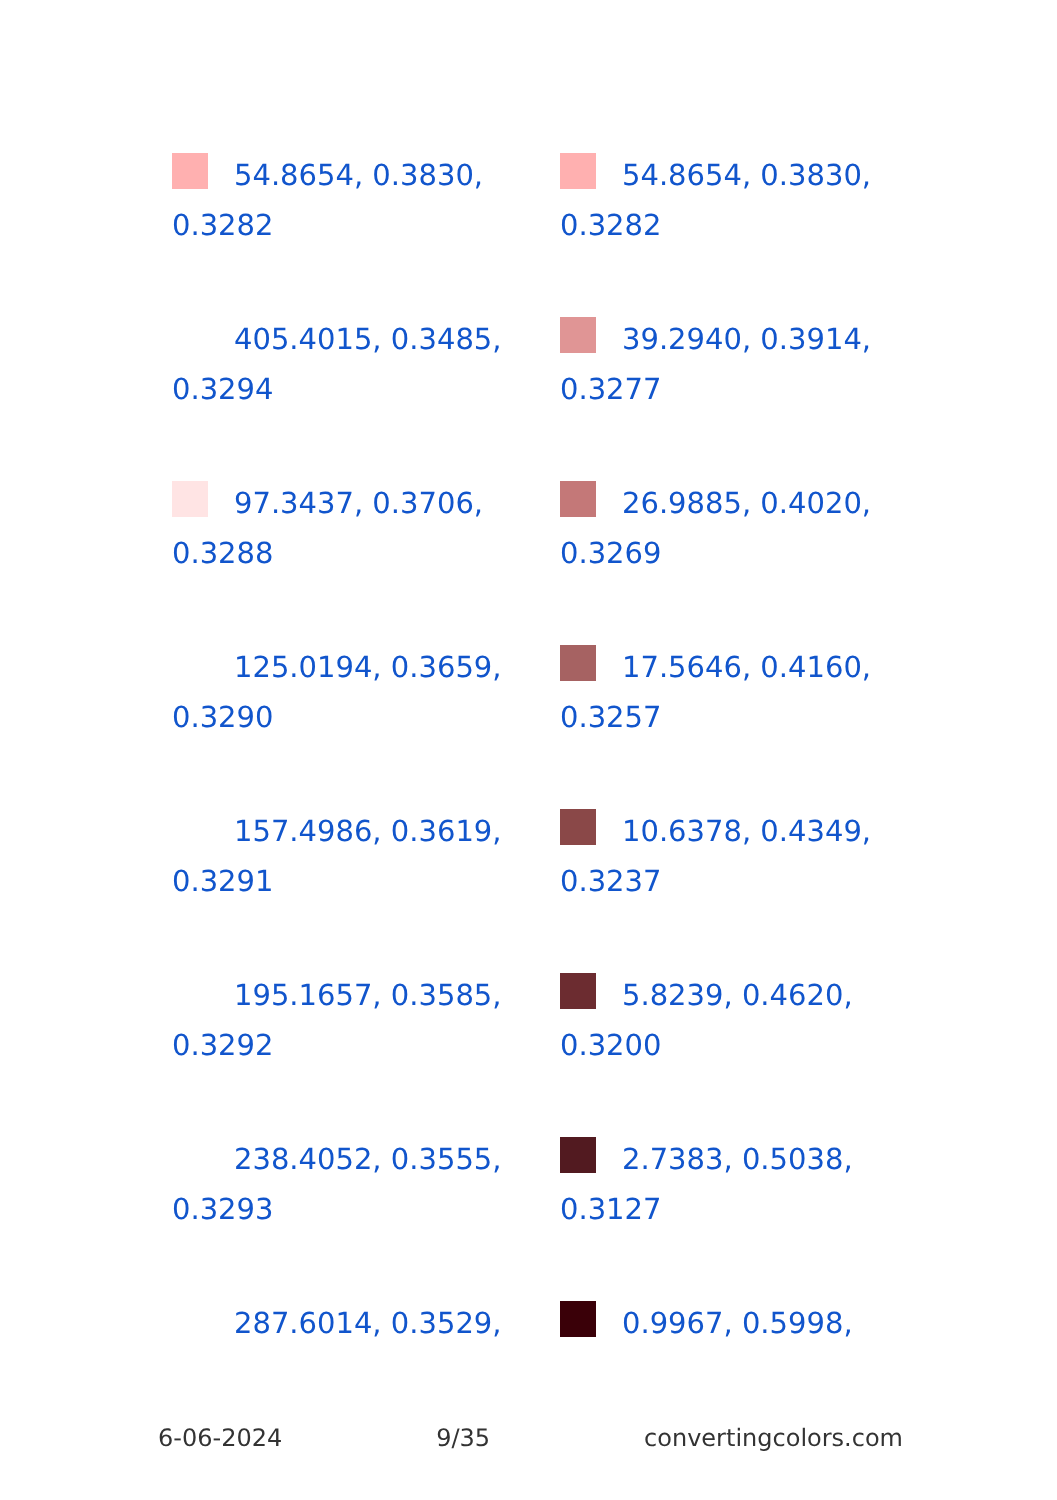54.8654, 0.3830,
0.3282
54.8654, 0.3830,
0.3282
405.4015, 0.3485,
0.3294
39.2940, 0.3914,
0.3277
97.3437, 0.3706,
0.3288
26.9885, 0.4020,
0.3269
125.0194, 0.3659,
0.3290
17.5646, 0.4160,
0.3257
157.4986, 0.3619,
0.3291
10.6378, 0.4349,
0.3237
195.1657, 0.3585,
0.3292
5.8239, 0.4620,
0.3200
238.4052, 0.3555,
0.3293
2.7383, 0.5038,
0.3127
287.6014, 0.3529,
0.9967, 0.5998,
6-06-2024 9/35 convertingcolors.com